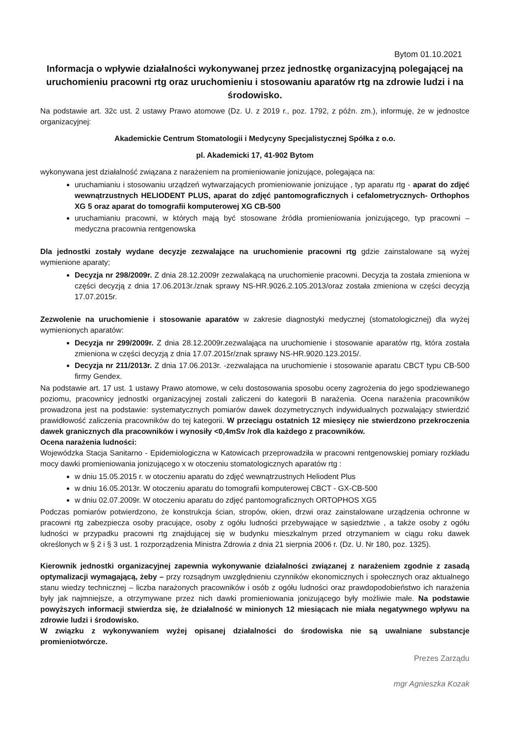Bytom 01.10.2021
Informacja o wpływie działalności wykonywanej przez jednostkę organizacyjną polegającej na uruchomieniu pracowni rtg oraz uruchomieniu i stosowaniu aparatów rtg na zdrowie ludzi i na środowisko.
Na podstawie art. 32c ust. 2 ustawy Prawo atomowe (Dz. U. z 2019 r., poz. 1792, z późn. zm.), informuję, że w jednostce organizacyjnej:
Akademickie Centrum Stomatologii i Medycyny Specjalistycznej Spółka z o.o.
pl. Akademicki 17, 41-902 Bytom
wykonywana jest działalność związana z narażeniem na promieniowanie jonizujące, polegająca na:
uruchamianiu i stosowaniu urządzeń wytwarzających promieniowanie jonizujące , typ aparatu rtg - aparat do zdjęć wewnątrzustnych HELIODENT PLUS, aparat do zdjęć pantomograficznych i cefalometrycznych- Orthophos XG 5 oraz aparat do tomografii komputerowej XG CB-500
uruchamianiu pracowni, w których mają być stosowane źródła promieniowania jonizującego, typ pracowni –medyczna pracownia rentgenowska
Dla jednostki zostały wydane decyzje zezwalające na uruchomienie pracowni rtg gdzie zainstalowane są wyżej wymienione aparaty;
Decyzja nr 298/2009r. Z dnia 28.12.2009r zezwalakącą na uruchomienie pracowni. Decyzja ta została zmieniona w części decyzją z dnia 17.06.2013r./znak sprawy NS-HR.9026.2.105.2013/oraz została zmieniona w części decyzją 17.07.2015r.
Zezwolenie na uruchomienie i stosowanie aparatów w zakresie diagnostyki medycznej (stomatologicznej) dla wyżej wymienionych aparatów:
Decyzja nr 299/2009r. Z dnia 28.12.2009r.zezwalająca na uruchomienie i stosowanie aparatów rtg, która została zmieniona w części decyzją z dnia 17.07.2015r/znak sprawy NS-HR.9020.123.2015/.
Decyzja nr 211/2013r. Z dnia 17.06.2013r. -zezwalająca na uruchomienie i stosowanie aparatu CBCT typu CB-500 firmy Gendex.
Na podstawie art. 17 ust. 1 ustawy Prawo atomowe, w celu dostosowania sposobu oceny zagrożenia do jego spodziewanego poziomu, pracownicy jednostki organizacyjnej zostali zaliczeni do kategorii B narażenia. Ocena narażenia pracowników prowadzona jest na podstawie: systematycznych pomiarów dawek dozymetrycznych indywidualnych pozwalający stwierdzić prawidłowość zaliczenia pracowników do tej kategorii. W przeciągu ostatnich 12 miesięcy nie stwierdzono przekroczenia dawek granicznych dla pracowników i wynosiły <0,4mSv /rok dla każdego z pracowników.
Ocena narażenia ludności:
Wojewódzka Stacja Sanitarno - Epidemiologiczna w Katowicach przeprowadziła w pracowni rentgenowskiej pomiary rozkładu mocy dawki promieniowania jonizującego x w otoczeniu stomatologicznych aparatów rtg :
w dniu 15.05.2015 r. w otoczeniu aparatu do zdjęć wewnątrzustnych Heliodent Plus
w dniu 16.05.2013r. W otoczeniu aparatu do tomografii komputerowej CBCT - GX-CB-500
w dniu 02.07.2009r. W otoczeniu aparatu do zdjęć pantomograficznych ORTOPHOS XG5
Podczas pomiarów potwierdzono, że konstrukcja ścian, stropów, okien, drzwi oraz zainstalowane urządzenia ochronne w pracowni rtg zabezpiecza osoby pracujące, osoby z ogółu ludności przebywające w sąsiedztwie , a także osoby z ogółu ludności w przypadku pracowni rtg znajdującej się w budynku mieszkalnym przed otrzymaniem w ciągu roku dawek określonych w § 2 i § 3 ust. 1 rozporządzenia Ministra Zdrowia z dnia 21 sierpnia 2006 r. (Dz. U. Nr 180, poz. 1325).
Kierownik jednostki organizacyjnej zapewnia wykonywanie działalności związanej z narażeniem zgodnie z zasadą optymalizacji wymagającą, żeby – przy rozsądnym uwzględnieniu czynników ekonomicznych i społecznych oraz aktualnego stanu wiedzy technicznej – liczba narażonych pracowników i osób z ogółu ludności oraz prawdopodobieństwo ich narażenia były jak najmniejsze, a otrzymywane przez nich dawki promieniowania jonizującego były możliwie małe. Na podstawie powyższych informacji stwierdza się, że działalność w minionych 12 miesiącach nie miała negatywnego wpływu na zdrowie ludzi i środowisko.
W związku z wykonywaniem wyżej opisanej działalności do środowiska nie są uwalniane substancje promieniotwórcze.
Prezes Zarządu
mgr Agnieszka Kozak